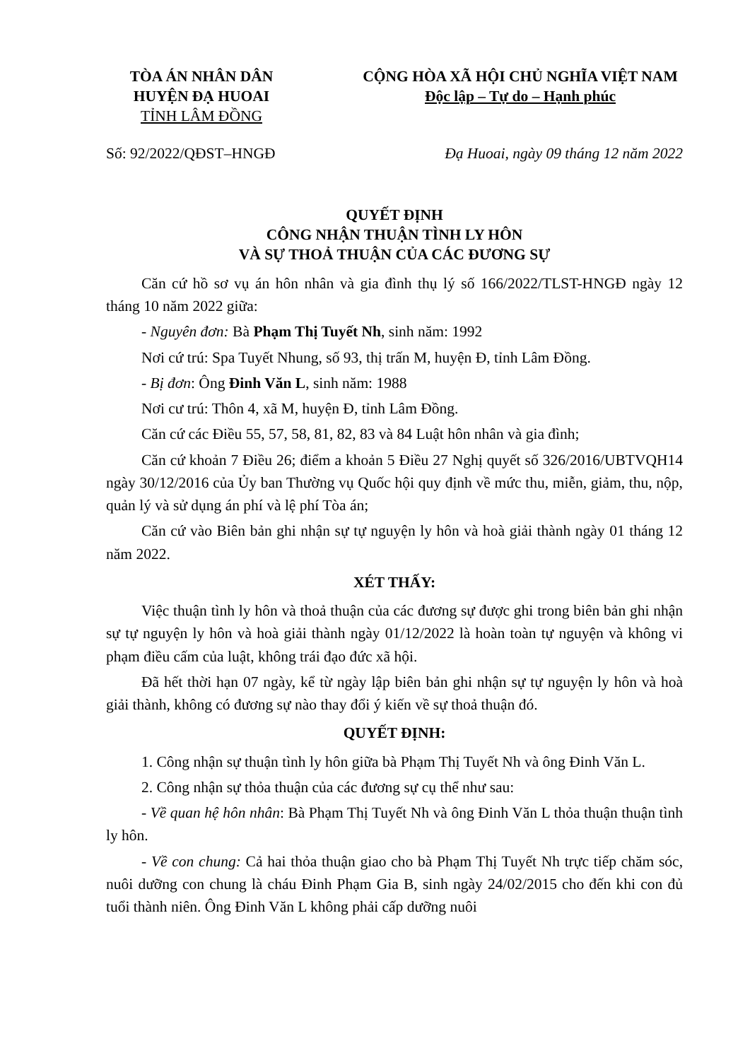TÒA ÁN NHÂN DÂN
HUYỆN ĐẠ HUOAI
TỈNH LÂM ĐỒNG
CỘNG HÒA XÃ HỘI CHỦ NGHĨA VIỆT NAM
Độc lập – Tự do – Hạnh phúc
Số: 92/2022/QĐST–HNGĐ Đạ Huoai, ngày 09 tháng 12 năm 2022
QUYẾT ĐỊNH
CÔNG NHẬN THUẬN TÌNH LY HÔN
VÀ SỰ THOẢ THUẬN CỦA CÁC ĐƯƠNG SỰ
Căn cứ hồ sơ vụ án hôn nhân và gia đình thụ lý số 166/2022/TLST-HNGĐ ngày 12 tháng 10 năm 2022 giữa:
- Nguyên đơn: Bà Phạm Thị Tuyết Nh, sinh năm: 1992
Nơi cứ trú: Spa Tuyết Nhung, số 93, thị trấn M, huyện Đ, tỉnh Lâm Đồng.
- Bị đơn: Ông Đinh Văn L, sinh năm: 1988
Nơi cư trú: Thôn 4, xã M, huyện Đ, tỉnh Lâm Đồng.
Căn cứ các Điều 55, 57, 58, 81, 82, 83 và 84 Luật hôn nhân và gia đình;
Căn cứ khoản 7 Điều 26; điểm a khoản 5 Điều 27 Nghị quyết số 326/2016/UBTVQH14 ngày 30/12/2016 của Ủy ban Thường vụ Quốc hội quy định về mức thu, miễn, giảm, thu, nộp, quản lý và sử dụng án phí và lệ phí Tòa án;
Căn cứ vào Biên bản ghi nhận sự tự nguyện ly hôn và hoà giải thành ngày 01 tháng 12 năm 2022.
XÉT THẤY:
Việc thuận tình ly hôn và thoả thuận của các đương sự được ghi trong biên bản ghi nhận sự tự nguyện ly hôn và hoà giải thành ngày 01/12/2022 là hoàn toàn tự nguyện và không vi phạm điều cấm của luật, không trái đạo đức xã hội.
Đã hết thời hạn 07 ngày, kể từ ngày lập biên bản ghi nhận sự tự nguyện ly hôn và hoà giải thành, không có đương sự nào thay đổi ý kiến về sự thoả thuận đó.
QUYẾT ĐỊNH:
1. Công nhận sự thuận tình ly hôn giữa bà Phạm Thị Tuyết Nh và ông Đinh Văn L.
2. Công nhận sự thỏa thuận của các đương sự cụ thể như sau:
- Về quan hệ hôn nhân: Bà Phạm Thị Tuyết Nh và ông Đinh Văn L thỏa thuận thuận tình ly hôn.
- Về con chung: Cả hai thỏa thuận giao cho bà Phạm Thị Tuyết Nh trực tiếp chăm sóc, nuôi dưỡng con chung là cháu Đinh Phạm Gia B, sinh ngày 24/02/2015 cho đến khi con đủ tuổi thành niên. Ông Đinh Văn L không phải cấp dưỡng nuôi